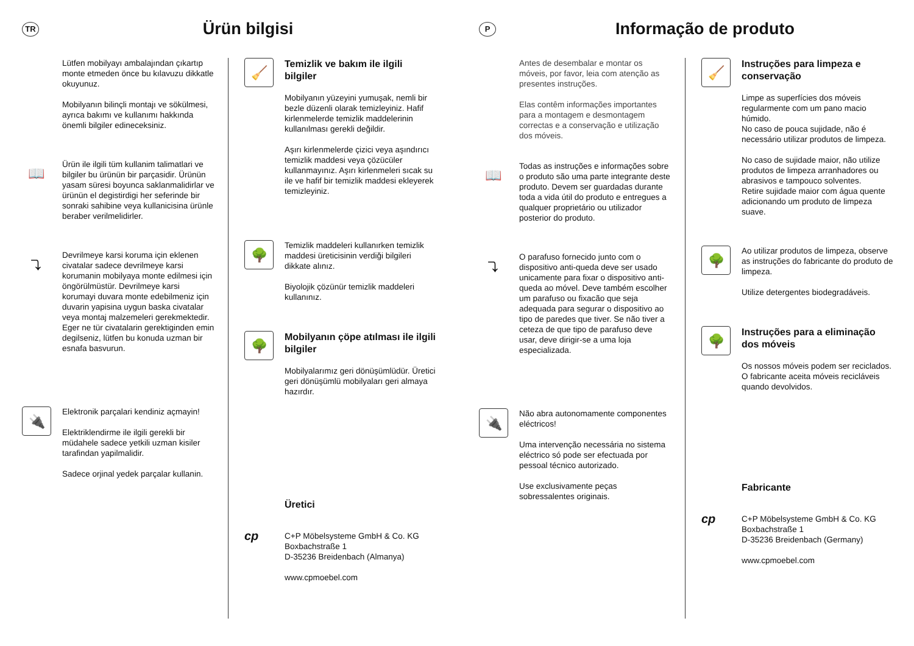TR
Ürün bilgisi
Lütfen mobilyayı ambalajından çıkartıp monte etmeden önce bu kılavuzu dikkatle okuyunuz.
Mobilyanın bilinçli montajı ve sökülmesi, ayrıca bakımı ve kullanımı hakkında önemli bilgiler edineceksiniz.
📖
Ürün ile ilgili tüm kullanim talimatlari ve bilgiler bu ürünün bir parçasidir. Ürünün yasam süresi boyunca saklanmalidirlar ve ürünün el degistirdigi her seferinde bir sonraki sahibine veya kullanicisina ürünle beraber verilmelidirler.
⤵
Devrilmeye karsi koruma için eklenen civatalar sadece devrilmeye karsi korumanin mobilyaya monte edilmesi için öngörülmüstür. Devrilmeye karsi korumayi duvara monte edebilmeniz için duvarin yapisina uygun baska civatalar veya montaj malzemeleri gerekmektedir. Eger ne tür civatalarin gerektiginden emin degilseniz, lütfen bu konuda uzman bir esnafa basvurun.
🔌
Elektronik parçalari kendiniz açmayin!
Elektriklendirme ile ilgili gerekli bir müdahele sadece yetkili uzman kisiler tarafindan yapilmalidir.
Sadece orjinal yedek parçalar kullanin.
🧹
Temizlik ve bakım ile ilgili bilgiler
Mobilyanın yüzeyini yumuşak, nemli bir bezle düzenli olarak temizleyiniz. Hafif kirlenmelerde temizlik maddelerinin kullanılması gerekli değildir.
Aşırı kirlenmelerde çizici veya aşındırıcı temizlik maddesi veya çözücüler kullanmayınız. Aşırı kirlenmeleri sıcak su ile ve hafif bir temizlik maddesi ekleyerek temizleyiniz.
🌳
Temizlik maddeleri kullanırken temizlik maddesi üreticisinin verdiği bilgileri dikkate alınız.
Biyolojik çözünür temizlik maddeleri kullanınız.
🌳
Mobilyanın çöpe atılması ile ilgili bilgiler
Mobilyalarımız geri dönüşümlüdür. Üretici geri dönüşümlü mobilyaları geri almaya hazırdır.
Üretici
cp
C+P Möbelsysteme GmbH & Co. KG
Boxbachstraße 1
D-35236 Breidenbach (Almanya)
www.cpmoebel.com
P
Informação de produto
Antes de desembalar e montar os móveis, por favor, leia com atenção as presentes instruções.
Elas contêm informações importantes para a montagem e desmontagem correctas e a conservação e utilização dos móveis.
📖
Todas as instruções e informações sobre o produto são uma parte integrante deste produto. Devem ser guardadas durante toda a vida útil do produto e entregues a qualquer proprietário ou utilizador posterior do produto.
⤵
O parafuso fornecido junto com o dispositivo anti-queda deve ser usado unicamente para fixar o dispositivo anti-queda ao móvel. Deve também escolher um parafuso ou fixacão que seja adequada para segurar o dispositivo ao tipo de paredes que tiver. Se não tiver a ceteza de que tipo de parafuso deve usar, deve dirigir-se a uma loja especializada.
🔌
Não abra autonomamente componentes eléctricos!
Uma intervenção necessária no sistema eléctrico só pode ser efectuada por pessoal técnico autorizado.
Use exclusivamente peças sobressalentes originais.
🧹
Instruções para limpeza e conservação
Limpe as superfícies dos móveis regularmente com um pano macio húmido.
No caso de pouca sujidade, não é necessário utilizar produtos de limpeza.
No caso de sujidade maior, não utilize produtos de limpeza arranhadores ou abrasivos e tampouco solventes.
Retire sujidade maior com água quente adicionando um produto de limpeza suave.
🌳
Ao utilizar produtos de limpeza, observe as instruções do fabricante do produto de limpeza.
Utilize detergentes biodegradáveis.
🌳
Instruções para a eliminação dos móveis
Os nossos móveis podem ser reciclados.
O fabricante aceita móveis recicláveis quando devolvidos.
Fabricante
cp
C+P Möbelsysteme GmbH & Co. KG
Boxbachstraße 1
D-35236 Breidenbach (Germany)
www.cpmoebel.com